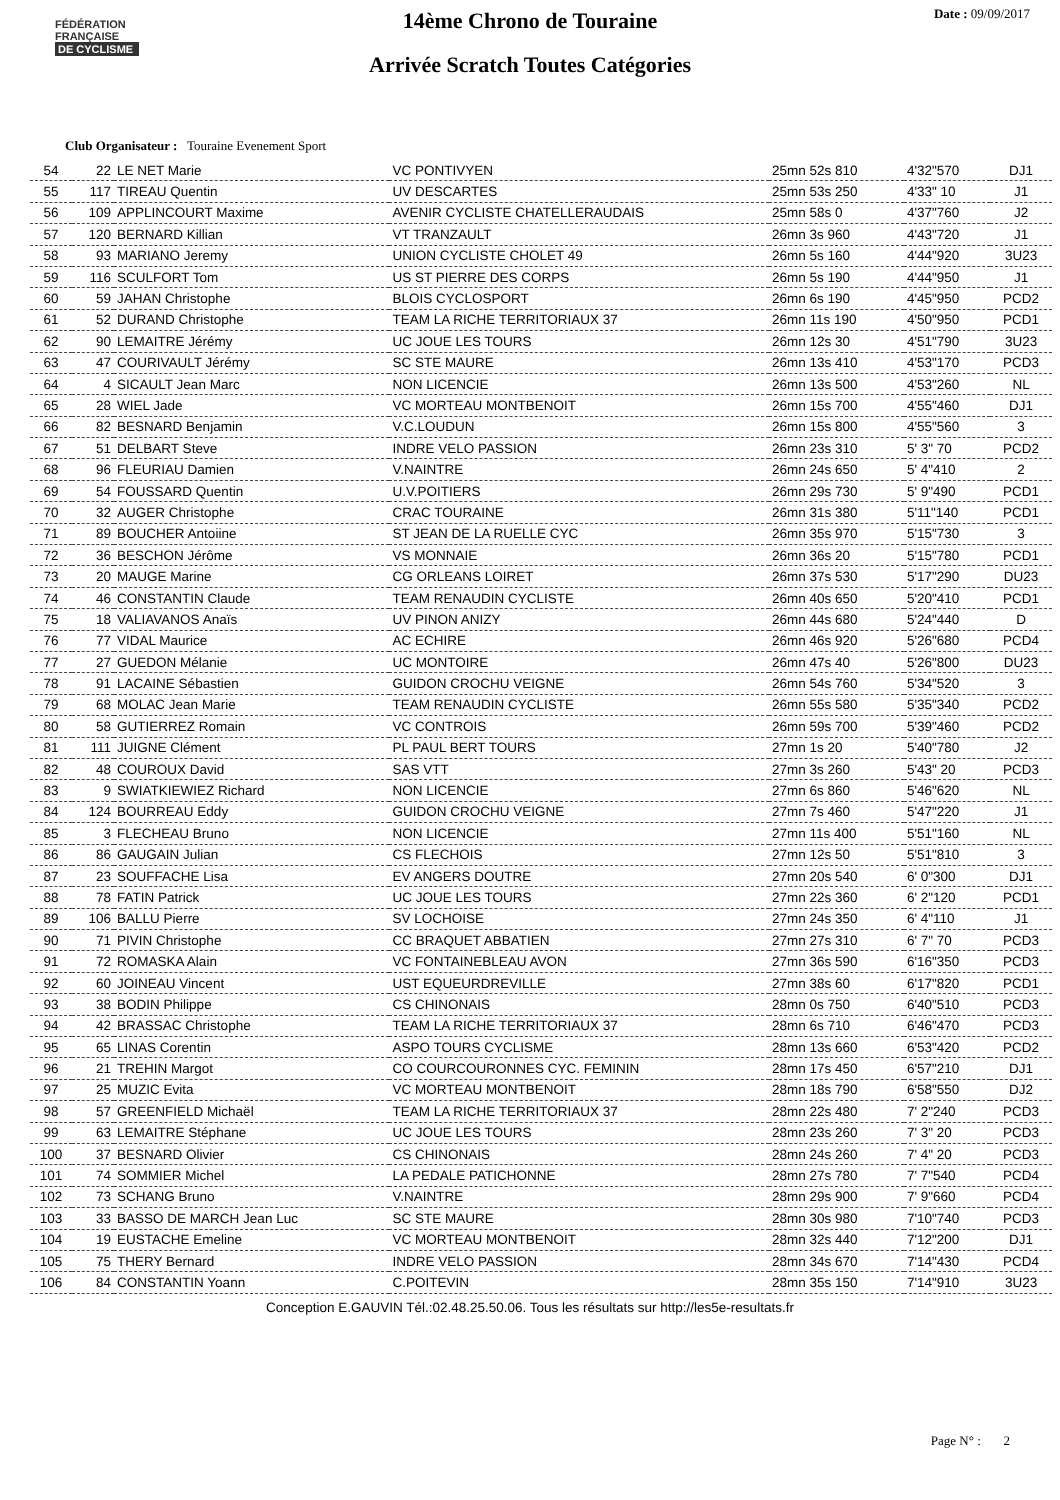FÉDÉRATION
FRANÇAISE
DE CYCLISME
Date : 09/09/2017
14ème Chrono de Touraine
Arrivée Scratch Toutes Catégories
Club Organisateur : Touraine Evenement Sport
| 54 | 22 | LE NET Marie | VC PONTIVYEN | 25mn 52s 810 | 4'32"570 | DJ1 |
| 55 | 117 | TIREAU Quentin | UV DESCARTES | 25mn 53s 250 | 4'33" 10 | J1 |
| 56 | 109 | APPLINCOURT Maxime | AVENIR CYCLISTE CHATELLERAUDAIS | 25mn 58s 0 | 4'37"760 | J2 |
| 57 | 120 | BERNARD Killian | VT TRANZAULT | 26mn 3s 960 | 4'43"720 | J1 |
| 58 | 93 | MARIANO Jeremy | UNION CYCLISTE CHOLET 49 | 26mn 5s 160 | 4'44"920 | 3U23 |
| 59 | 116 | SCULFORT Tom | US ST PIERRE DES CORPS | 26mn 5s 190 | 4'44"950 | J1 |
| 60 | 59 | JAHAN Christophe | BLOIS CYCLOSPORT | 26mn 6s 190 | 4'45"950 | PCD2 |
| 61 | 52 | DURAND Christophe | TEAM LA RICHE TERRITORIAUX 37 | 26mn 11s 190 | 4'50"950 | PCD1 |
| 62 | 90 | LEMAITRE Jérémy | UC JOUE LES TOURS | 26mn 12s 30 | 4'51"790 | 3U23 |
| 63 | 47 | COURIVAULT Jérémy | SC STE MAURE | 26mn 13s 410 | 4'53"170 | PCD3 |
| 64 | 4 | SICAULT Jean Marc | NON LICENCIE | 26mn 13s 500 | 4'53"260 | NL |
| 65 | 28 | WIEL Jade | VC MORTEAU MONTBENOIT | 26mn 15s 700 | 4'55"460 | DJ1 |
| 66 | 82 | BESNARD Benjamin | V.C.LOUDUN | 26mn 15s 800 | 4'55"560 | 3 |
| 67 | 51 | DELBART Steve | INDRE VELO PASSION | 26mn 23s 310 | 5' 3" 70 | PCD2 |
| 68 | 96 | FLEURIAU Damien | V.NAINTRE | 26mn 24s 650 | 5' 4"410 | 2 |
| 69 | 54 | FOUSSARD Quentin | U.V.POITIERS | 26mn 29s 730 | 5' 9"490 | PCD1 |
| 70 | 32 | AUGER Christophe | CRAC TOURAINE | 26mn 31s 380 | 5'11"140 | PCD1 |
| 71 | 89 | BOUCHER Antoiine | ST JEAN DE LA RUELLE CYC | 26mn 35s 970 | 5'15"730 | 3 |
| 72 | 36 | BESCHON Jérôme | VS MONNAIE | 26mn 36s 20 | 5'15"780 | PCD1 |
| 73 | 20 | MAUGE Marine | CG ORLEANS LOIRET | 26mn 37s 530 | 5'17"290 | DU23 |
| 74 | 46 | CONSTANTIN Claude | TEAM RENAUDIN CYCLISTE | 26mn 40s 650 | 5'20"410 | PCD1 |
| 75 | 18 | VALIAVANOS Anaïs | UV PINON ANIZY | 26mn 44s 680 | 5'24"440 | D |
| 76 | 77 | VIDAL Maurice | AC ECHIRE | 26mn 46s 920 | 5'26"680 | PCD4 |
| 77 | 27 | GUEDON Mélanie | UC MONTOIRE | 26mn 47s 40 | 5'26"800 | DU23 |
| 78 | 91 | LACAINE Sébastien | GUIDON CROCHU VEIGNE | 26mn 54s 760 | 5'34"520 | 3 |
| 79 | 68 | MOLAC Jean Marie | TEAM RENAUDIN CYCLISTE | 26mn 55s 580 | 5'35"340 | PCD2 |
| 80 | 58 | GUTIERREZ Romain | VC CONTROIS | 26mn 59s 700 | 5'39"460 | PCD2 |
| 81 | 111 | JUIGNE Clément | PL PAUL BERT TOURS | 27mn 1s 20 | 5'40"780 | J2 |
| 82 | 48 | COUROUX David | SAS VTT | 27mn 3s 260 | 5'43" 20 | PCD3 |
| 83 | 9 | SWIATKIEWIEZ Richard | NON LICENCIE | 27mn 6s 860 | 5'46"620 | NL |
| 84 | 124 | BOURREAU Eddy | GUIDON CROCHU VEIGNE | 27mn 7s 460 | 5'47"220 | J1 |
| 85 | 3 | FLECHEAU Bruno | NON LICENCIE | 27mn 11s 400 | 5'51"160 | NL |
| 86 | 86 | GAUGAIN Julian | CS FLECHOIS | 27mn 12s 50 | 5'51"810 | 3 |
| 87 | 23 | SOUFFACHE Lisa | EV ANGERS DOUTRE | 27mn 20s 540 | 6' 0"300 | DJ1 |
| 88 | 78 | FATIN Patrick | UC JOUE LES TOURS | 27mn 22s 360 | 6' 2"120 | PCD1 |
| 89 | 106 | BALLU Pierre | SV LOCHOISE | 27mn 24s 350 | 6' 4"110 | J1 |
| 90 | 71 | PIVIN Christophe | CC BRAQUET ABBATIEN | 27mn 27s 310 | 6' 7" 70 | PCD3 |
| 91 | 72 | ROMASKA Alain | VC FONTAINEBLEAU AVON | 27mn 36s 590 | 6'16"350 | PCD3 |
| 92 | 60 | JOINEAU Vincent | UST EQUEURDREVILLE | 27mn 38s 60 | 6'17"820 | PCD1 |
| 93 | 38 | BODIN Philippe | CS CHINONAIS | 28mn 0s 750 | 6'40"510 | PCD3 |
| 94 | 42 | BRASSAC Christophe | TEAM LA RICHE TERRITORIAUX 37 | 28mn 6s 710 | 6'46"470 | PCD3 |
| 95 | 65 | LINAS Corentin | ASPO TOURS CYCLISME | 28mn 13s 660 | 6'53"420 | PCD2 |
| 96 | 21 | TREHIN Margot | CO COURCOURONNES CYC. FEMININ | 28mn 17s 450 | 6'57"210 | DJ1 |
| 97 | 25 | MUZIC Evita | VC MORTEAU MONTBENOIT | 28mn 18s 790 | 6'58"550 | DJ2 |
| 98 | 57 | GREENFIELD Michaël | TEAM LA RICHE TERRITORIAUX 37 | 28mn 22s 480 | 7' 2"240 | PCD3 |
| 99 | 63 | LEMAITRE Stéphane | UC JOUE LES TOURS | 28mn 23s 260 | 7' 3" 20 | PCD3 |
| 100 | 37 | BESNARD Olivier | CS CHINONAIS | 28mn 24s 260 | 7' 4" 20 | PCD3 |
| 101 | 74 | SOMMIER Michel | LA PEDALE PATICHONNE | 28mn 27s 780 | 7' 7"540 | PCD4 |
| 102 | 73 | SCHANG Bruno | V.NAINTRE | 28mn 29s 900 | 7' 9"660 | PCD4 |
| 103 | 33 | BASSO DE MARCH Jean Luc | SC STE MAURE | 28mn 30s 980 | 7'10"740 | PCD3 |
| 104 | 19 | EUSTACHE Emeline | VC MORTEAU MONTBENOIT | 28mn 32s 440 | 7'12"200 | DJ1 |
| 105 | 75 | THERY Bernard | INDRE VELO PASSION | 28mn 34s 670 | 7'14"430 | PCD4 |
| 106 | 84 | CONSTANTIN Yoann | C.POITEVIN | 28mn 35s 150 | 7'14"910 | 3U23 |
Conception E.GAUVIN Tél.:02.48.25.50.06. Tous les résultats sur http://les5e-resultats.fr
Page N° : 2